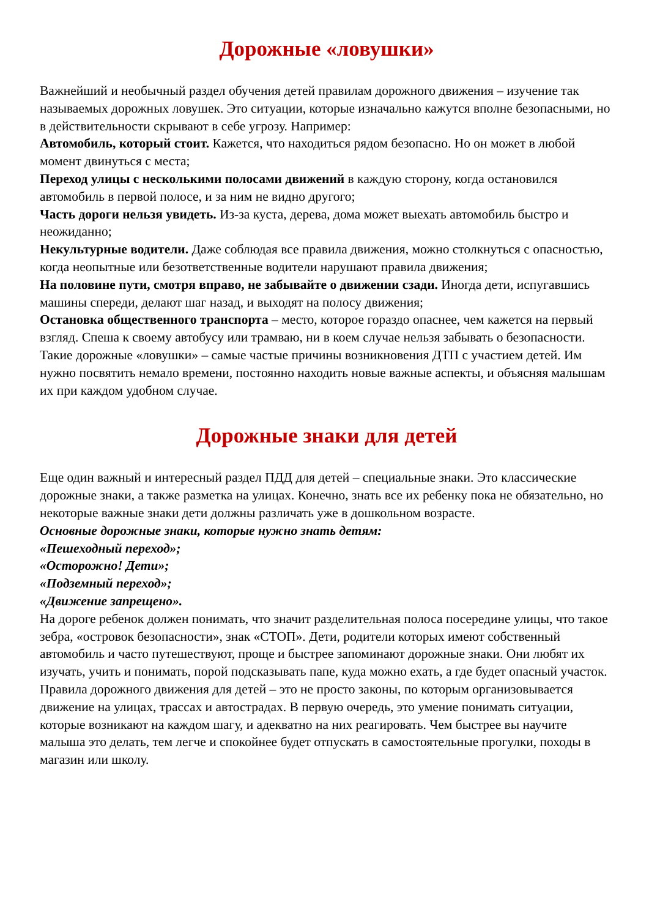Дорожные «ловушки»
Важнейший и необычный раздел обучения детей правилам дорожного движения – изучение так называемых дорожных ловушек. Это ситуации, которые изначально кажутся вполне безопасными, но в действительности скрывают в себе угрозу. Например:
Автомобиль, который стоит. Кажется, что находиться рядом безопасно. Но он может в любой момент двинуться с места;
Переход улицы с несколькими полосами движений в каждую сторону, когда остановился автомобиль в первой полосе, и за ним не видно другого;
Часть дороги нельзя увидеть. Из-за куста, дерева, дома может выехать автомобиль быстро и неожиданно;
Некультурные водители. Даже соблюдая все правила движения, можно столкнуться с опасностью, когда неопытные или безответственные водители нарушают правила движения;
На половине пути, смотря вправо, не забывайте о движении сзади. Иногда дети, испугавшись машины спереди, делают шаг назад, и выходят на полосу движения;
Остановка общественного транспорта – место, которое гораздо опаснее, чем кажется на первый взгляд. Спеша к своему автобусу или трамваю, ни в коем случае нельзя забывать о безопасности.
Такие дорожные «ловушки» – самые частые причины возникновения ДТП с участием детей. Им нужно посвятить немало времени, постоянно находить новые важные аспекты, и объясняя малышам их при каждом удобном случае.
Дорожные знаки для детей
Еще один важный и интересный раздел ПДД для детей – специальные знаки. Это классические дорожные знаки, а также разметка на улицах. Конечно, знать все их ребенку пока не обязательно, но некоторые важные знаки дети должны различать уже в дошкольном возрасте.
Основные дорожные знаки, которые нужно знать детям:
«Пешеходный переход»;
«Осторожно! Дети»;
«Подземный переход»;
«Движение запрещено».
На дороге ребенок должен понимать, что значит разделительная полоса посередине улицы, что такое зебра, «островок безопасности», знак «СТОП». Дети, родители которых имеют собственный автомобиль и часто путешествуют, проще и быстрее запоминают дорожные знаки. Они любят их изучать, учить и понимать, порой подсказывать папе, куда можно ехать, а где будет опасный участок. Правила дорожного движения для детей – это не просто законы, по которым организовывается движение на улицах, трассах и автострадах. В первую очередь, это умение понимать ситуации, которые возникают на каждом шагу, и адекватно на них реагировать. Чем быстрее вы научите малыша это делать, тем легче и спокойнее будет отпускать в самостоятельные прогулки, походы в магазин или школу.